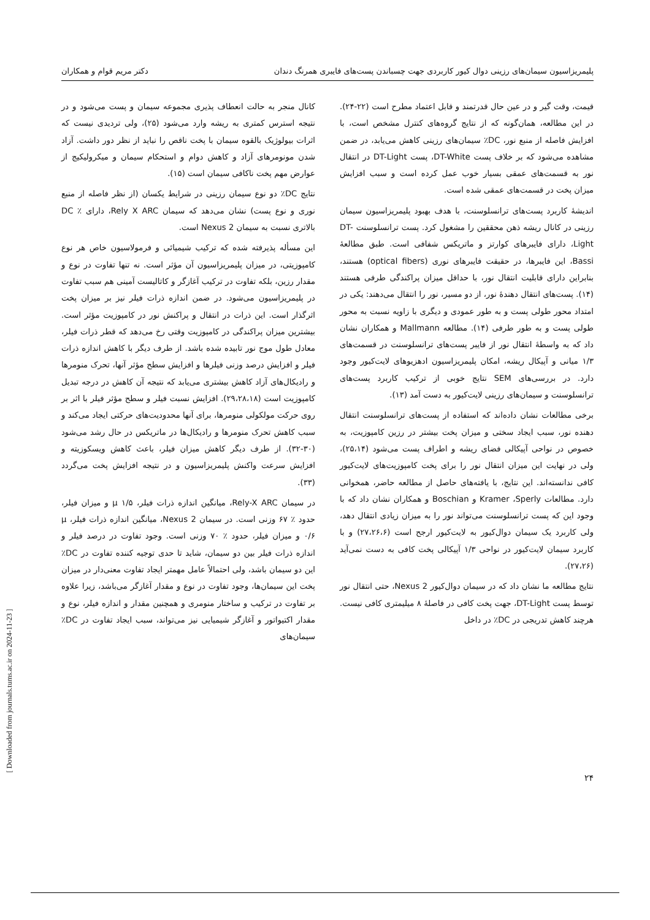پلیمریزاسیون سیمان‌های رزینی دوال کیور کاربردی جهت چسباندن پست‌های فایبری همرنگ دندان دکتر مریم قوام و همکاران
قیمت، وقت گیر و در عین حال قدرتمند و قابل اعتماد مطرح است (۲۲-۲۴). در این مطالعه، همان‌گونه که از نتایج گروه‌های کنترل مشخص است، با افزایش فاصله از منبع نور، DC٪ سیمان‌های رزینی کاهش می‌یابد، در ضمن مشاهده می‌شود که بر خلاف پست DT-White، پست DT-Light در انتقال نور به قسمت‌های عمقی بسیار خوب عمل کرده است و سبب افزایش میزان پخت در قسمت‌های عمقی شده است.
اندیشهٔ کاربرد پست‌های ترانسلوسنت، با هدف بهبود پلیمریزاسیون سیمان رزینی در کانال ریشه ذهن محققین را مشغول کرد. پست ترانسلوسنت DT-Light، دارای فایبرهای کوارتز و ماتریکس شفافی است. طبق مطالعهٔ Bassi، این فایبرها، در حقیقت فایبرهای نوری (optical fibers) هستند، بنابراین دارای قابلیت انتقال نور، با حداقل میزان پراکندگی طرفی هستند (۱۴). پست‌های انتقال دهندهٔ نور، از دو مسیر، نور را انتقال می‌دهند: یکی در امتداد محور طولی پست و به طور عمودی و دیگری با زاویه نسبت به محور طولی پست و به طور طرفی (۱۴). مطالعه Mallmann و همکاران نشان داد که به واسطهٔ انتقال نور از فایبر پست‌های ترانسلوسنت در قسمت‌های ۱/۳ میانی و آپیکال ریشه، امکان پلیمریزاسیون ادهزیوهای لایت‌کیور وجود دارد. در بررسی‌های SEM نتایج خوبی از ترکیب کاربرد پست‌های ترانسلوسنت و سیمان‌های رزینی لایت‌کیور به دست آمد (۱۳).
برخی مطالعات نشان داده‌اند که استفاده از پست‌های ترانسلوسنت انتقال دهنده نور، سبب ایجاد سختی و میزان پخت بیشتر در رزین کامپوزیت، به خصوص در نواحی آپیکالی فضای ریشه و اطراف پست می‌شود (۲۵،۱۴)، ولی در نهایت این میزان انتقال نور را برای پخت کامپوزیت‌های لایت‌کیور کافی ندانسته‌اند. این نتایج، با یافته‌های حاصل از مطالعه حاضر، همخوانی دارد. مطالعات Kramer ،Sperly و Boschian و همکاران نشان داد که با وجود این که پست ترانسلوسنت می‌تواند نور را به میزان زیادی انتقال دهد، ولی کاربرد یک سیمان دوال‌کیور به لایت‌کیور ارجح است (۲۷،۲۶،۶) و با کاربرد سیمان لایت‌کیور در نواحی ۱/۳ آپیکالی پخت کافی به دست نمی‌آید (۲۷،۲۶).
نتایج مطالعه ما نشان داد که در سیمان دوال‌کیور Nexus 2، حتی انتقال نور توسط پست DT-Light، جهت پخت کافی در فاصلهٔ ۸ میلیمتری کافی نیست. هرچند کاهش تدریجی در DC٪ در داخل
کانال منجر به حالت انعطاف پذیری مجموعه سیمان و پست می‌شود و در نتیجه استرس کمتری به ریشه وارد می‌شود (۲۵)، ولی تردیدی نیست که اثرات بیولوژیک بالقوه سیمان با پخت ناقص را نباید از نظر دور داشت. آزاد شدن مونومرهای آزاد و کاهش دوام و استحکام سیمان و میکرولیکیج از عوارض مهم پخت ناکافی سیمان است (۱۵).
نتایج DC٪ دو نوع سیمان رزینی در شرایط یکسان (از نظر فاصله از منبع نوری و نوع پست) نشان می‌دهد که سیمان Rely X ARC، دارای ٪ DC بالاتری نسبت به سیمان Nexus 2 است.
این مسأله پذیرفته شده که ترکیب شیمیائی و فرمولاسیون خاص هر نوع کامپوزیتی، در میزان پلیمریزاسیون آن مؤثر است. نه تنها تفاوت در نوع و مقدار رزین، بلکه تفاوت در ترکیب آغازگر و کاتالیست آمینی هم سبب تفاوت در پلیمریزاسیون می‌شود. در ضمن اندازه ذرات فیلر نیز بر میزان پخت اثرگذار است. این ذرات در انتقال و پراکنش نور در کامپوزیت مؤثر است. بیشترین میزان پراکندگی در کامپوزیت وقتی رخ می‌دهد که قطر ذرات فیلر، معادل طول موج نور تابیده شده باشد. از طرف دیگر با کاهش اندازه ذرات فیلر و افزایش درصد وزنی فیلرها و افزایش سطح مؤثر آنها، تحرک منومرها و رادیکال‌های آزاد کاهش بیشتری می‌یابد که نتیجه آن کاهش در درجه تبدیل کامپوزیت است (۲۹،۲۸،۱۸). افزایش نسبت فیلر و سطح مؤثر فیلر با اثر بر روی حرکت مولکولی منومرها، برای آنها محدودیت‌های حرکتی ایجاد می‌کند و سبب کاهش تحرک منومرها و رادیکال‌ها در ماتریکس در حال رشد می‌شود (۳۰-۳۲). از طرف دیگر کاهش میزان فیلر، باعث کاهش ویسکوزیته و افزایش سرعت واکنش پلیمریزاسیون و در نتیجه افزایش پخت می‌گردد (۳۳).
در سیمان Rely-X ARC، میانگین اندازه ذرات فیلر، μ ۱/۵ و میزان فیلر، حدود ٪ ۶۷ وزنی است. در سیمان Nexus 2، میانگین اندازه ذرات فیلر، μ ۰/۶ و میزان فیلر، حدود ٪ ۷۰ وزنی است. وجود تفاوت در درصد فیلر و اندازه ذرات فیلر بین دو سیمان، شاید تا حدی توجیه کننده تفاوت در DC٪ این دو سیمان باشد، ولی احتمالاً عامل مهمتر ایجاد تفاوت معنی‌دار در میزان پخت این سیمان‌ها، وجود تفاوت در نوع و مقدار آغازگر می‌باشد، زیرا علاوه بر تفاوت در ترکیب و ساختار منومری و همچنین مقدار و اندازه فیلر، نوع و مقدار اکتیواتور و آغازگر شیمیایی نیز می‌تواند، سبب ایجاد تفاوت در DC٪ سیمان‌های
۲۴
[ Downloaded from journals.tums.ac.ir on 2024-11-23 ]